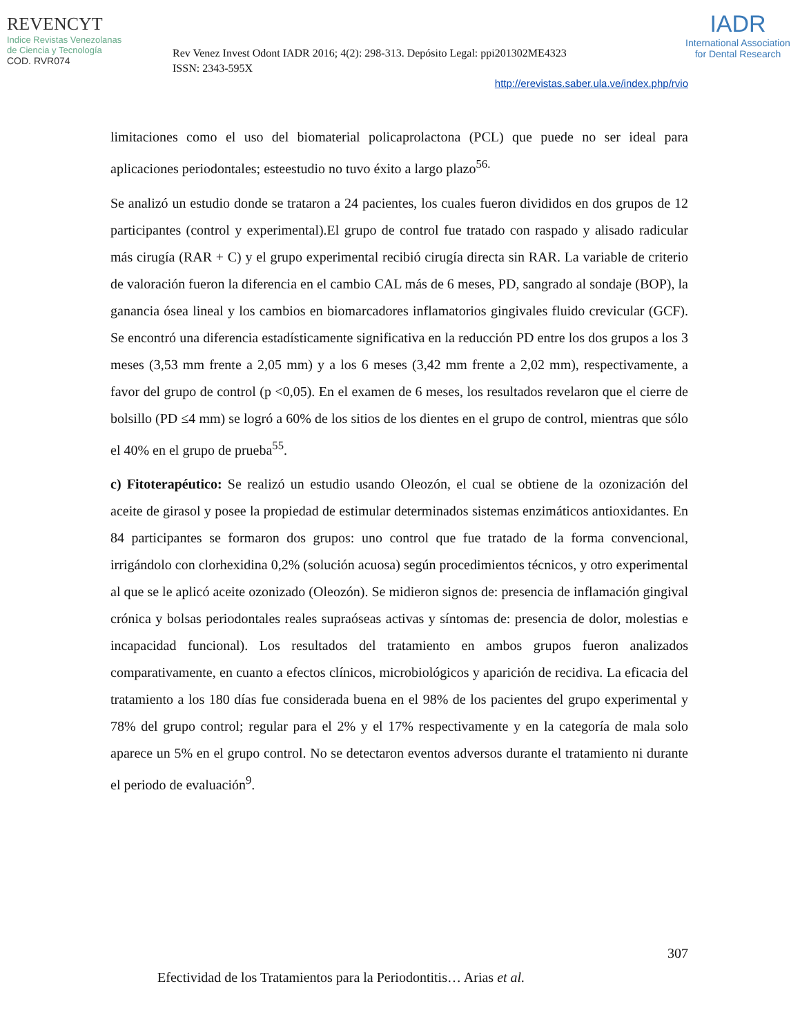REVENCYT
Indice Revistas Venezolanas
de Ciencia y Tecnología
COD. RVR074
Rev Venez Invest Odont IADR 2016; 4(2): 298-313. Depósito Legal: ppi201302ME4323
ISSN: 2343-595X
IADR
International Association
for Dental Research
http://erevistas.saber.ula.ve/index.php/rvio
limitaciones como el uso del biomaterial policaprolactona (PCL) que puede no ser ideal para aplicaciones periodontales; esteestudio no tuvo éxito a largo plazo<sup>56.</sup>
Se analizó un estudio donde se trataron a 24 pacientes, los cuales fueron divididos en dos grupos de 12 participantes (control y experimental).El grupo de control fue tratado con raspado y alisado radicular más cirugía (RAR + C) y el grupo experimental recibió cirugía directa sin RAR. La variable de criterio de valoración fueron la diferencia en el cambio CAL más de 6 meses, PD, sangrado al sondaje (BOP), la ganancia ósea lineal y los cambios en biomarcadores inflamatorios gingivales fluido crevicular (GCF). Se encontró una diferencia estadísticamente significativa en la reducción PD entre los dos grupos a los 3 meses (3,53 mm frente a 2,05 mm) y a los 6 meses (3,42 mm frente a 2,02 mm), respectivamente, a favor del grupo de control (p <0,05). En el examen de 6 meses, los resultados revelaron que el cierre de bolsillo (PD ≤4 mm) se logró a 60% de los sitios de los dientes en el grupo de control, mientras que sólo el 40% en el grupo de prueba<sup>55</sup>.
c) Fitoterapéutico: Se realizó un estudio usando Oleozón, el cual se obtiene de la ozonización del aceite de girasol y posee la propiedad de estimular determinados sistemas enzimáticos antioxidantes. En 84 participantes se formaron dos grupos: uno control que fue tratado de la forma convencional, irrigándolo con clorhexidina 0,2% (solución acuosa) según procedimientos técnicos, y otro experimental al que se le aplicó aceite ozonizado (Oleozón). Se midieron signos de: presencia de inflamación gingival crónica y bolsas periodontales reales supraóseas activas y síntomas de: presencia de dolor, molestias e incapacidad funcional). Los resultados del tratamiento en ambos grupos fueron analizados comparativamente, en cuanto a efectos clínicos, microbiológicos y aparición de recidiva. La eficacia del tratamiento a los 180 días fue considerada buena en el 98% de los pacientes del grupo experimental y 78% del grupo control; regular para el 2% y el 17% respectivamente y en la categoría de mala solo aparece un 5% en el grupo control. No se detectaron eventos adversos durante el tratamiento ni durante el periodo de evaluación<sup>9</sup>.
307
Efectividad de los Tratamientos para la Periodontitis… Arias et al.